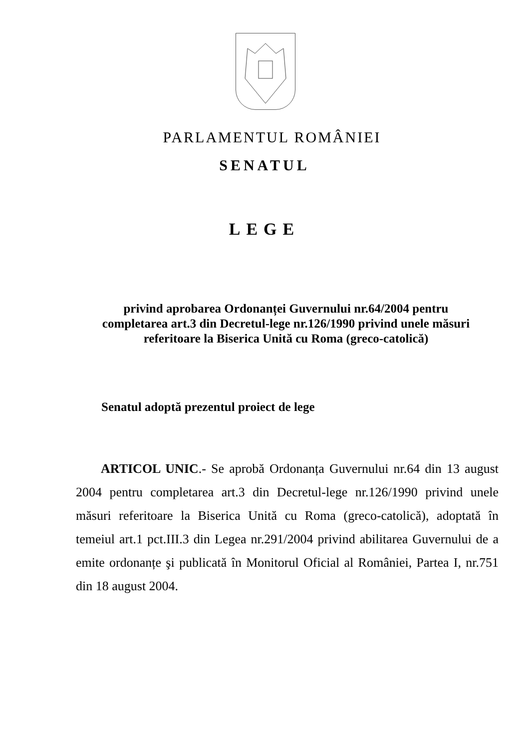PARLAMENTUL ROMÂNIEI
SENATUL
LEGE
privind aprobarea Ordonanței Guvernului nr.64/2004 pentru completarea art.3 din Decretul-lege nr.126/1990 privind unele măsuri referitoare la Biserica Unită cu Roma (greco-catolică)
Senatul adoptă prezentul proiect de lege
ARTICOL UNIC.- Se aprobă Ordonanța Guvernului nr.64 din 13 august 2004 pentru completarea art.3 din Decretul-lege nr.126/1990 privind unele măsuri referitoare la Biserica Unită cu Roma (greco-catolică), adoptată în temeiul art.1 pct.III.3 din Legea nr.291/2004 privind abilitarea Guvernului de a emite ordonanțe şi publicată în Monitorul Oficial al României, Partea I, nr.751 din 18 august 2004.